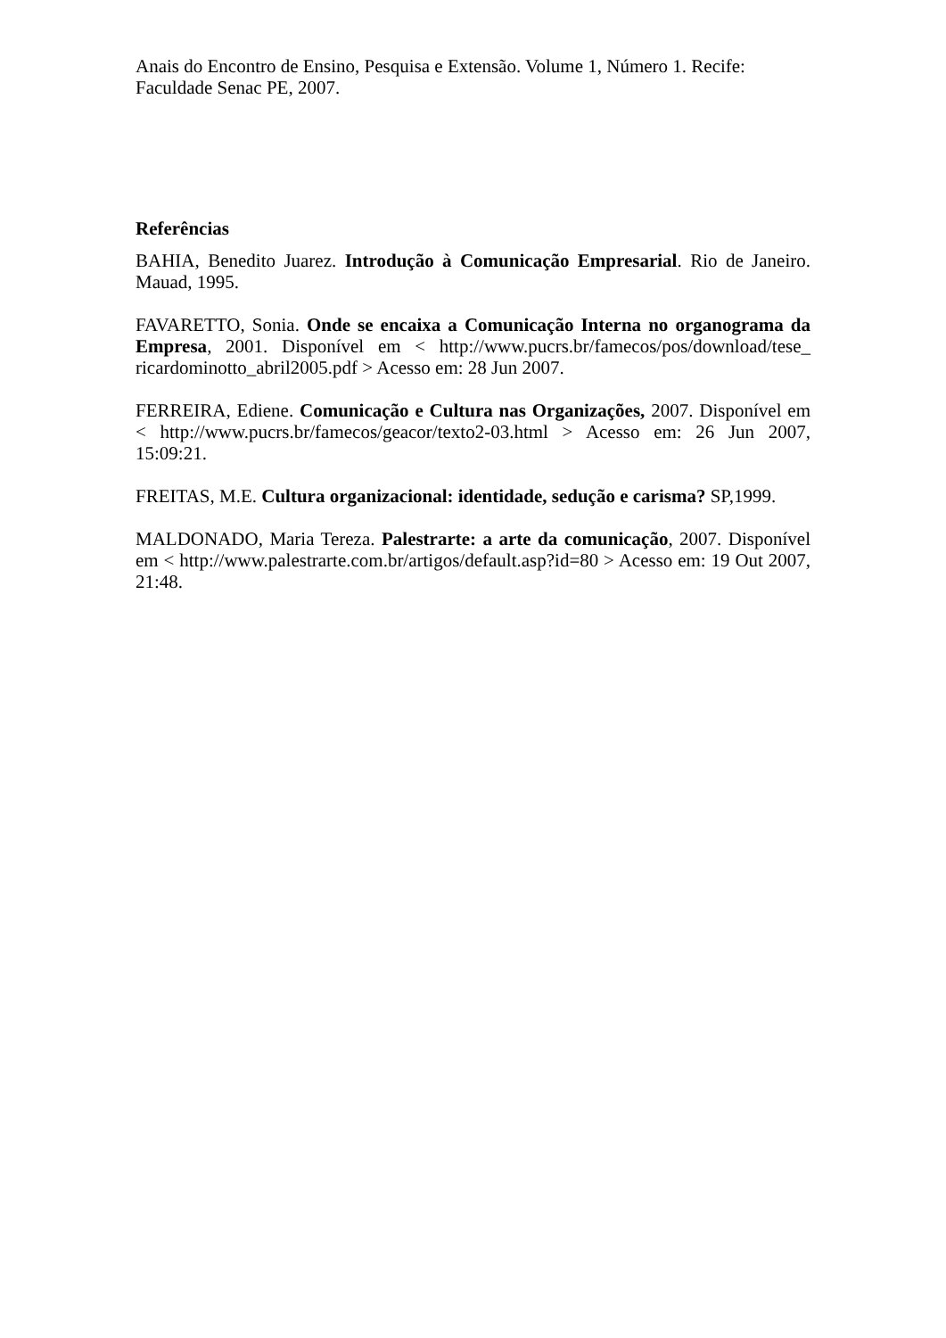Anais do Encontro de Ensino, Pesquisa e Extensão. Volume 1, Número 1. Recife: Faculdade Senac PE, 2007.
Referências
BAHIA, Benedito Juarez. Introdução à Comunicação Empresarial. Rio de Janeiro. Mauad, 1995.
FAVARETTO, Sonia. Onde se encaixa a Comunicação Interna no organograma da Empresa, 2001. Disponível em < http://www.pucrs.br/famecos/pos/download/tese_ ricardominotto_abril2005.pdf > Acesso em: 28 Jun 2007.
FERREIRA, Ediene. Comunicação e Cultura nas Organizações, 2007. Disponível em < http://www.pucrs.br/famecos/geacor/texto2-03.html > Acesso em: 26 Jun 2007, 15:09:21.
FREITAS, M.E. Cultura organizacional: identidade, sedução e carisma? SP,1999.
MALDONADO, Maria Tereza. Palestrarte: a arte da comunicação, 2007. Disponível em < http://www.palestrarte.com.br/artigos/default.asp?id=80 > Acesso em: 19 Out 2007, 21:48.